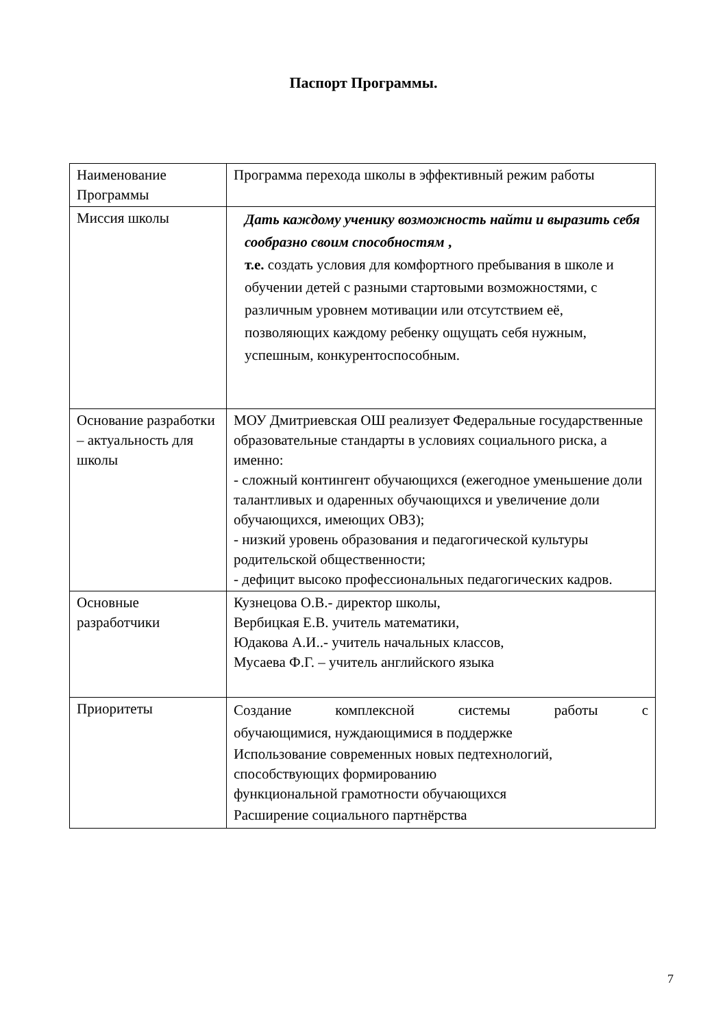Паспорт Программы.
| Наименование Программы | Программа перехода школы в эффективный режим работы |
| Миссия школы | Дать каждому ученику возможность найти и выразить себя сообразно своим способностям , т.е. создать условия для комфортного пребывания в школе и обучении детей с разными стартовыми возможностями, с различным уровнем мотивации или отсутствием её, позволяющих каждому ребенку ощущать себя нужным, успешным, конкурентоспособным. |
| Основание разработки – актуальность для школы | МОУ Дмитриевская ОШ реализует Федеральные государственные образовательные стандарты в условиях социального риска, а именно: - сложный контингент обучающихся (ежегодное уменьшение доли талантливых и одаренных обучающихся и увеличение доли обучающихся, имеющих ОВЗ); - низкий уровень образования и педагогической культуры родительской общественности; - дефицит высоко профессиональных педагогических кадров. |
| Основные разработчики | Кузнецова О.В.- директор школы, Вербицкая Е.В. учитель математики, Юдакова А.И..- учитель начальных классов, Мусаева Ф.Г. – учитель английского языка |
| Приоритеты | Создание комплексной системы работы с обучающимися, нуждающимися в поддержке Использование современных новых педтехнологий, способствующих формированию функциональной грамотности обучающихся Расширение социального партнёрства |
7